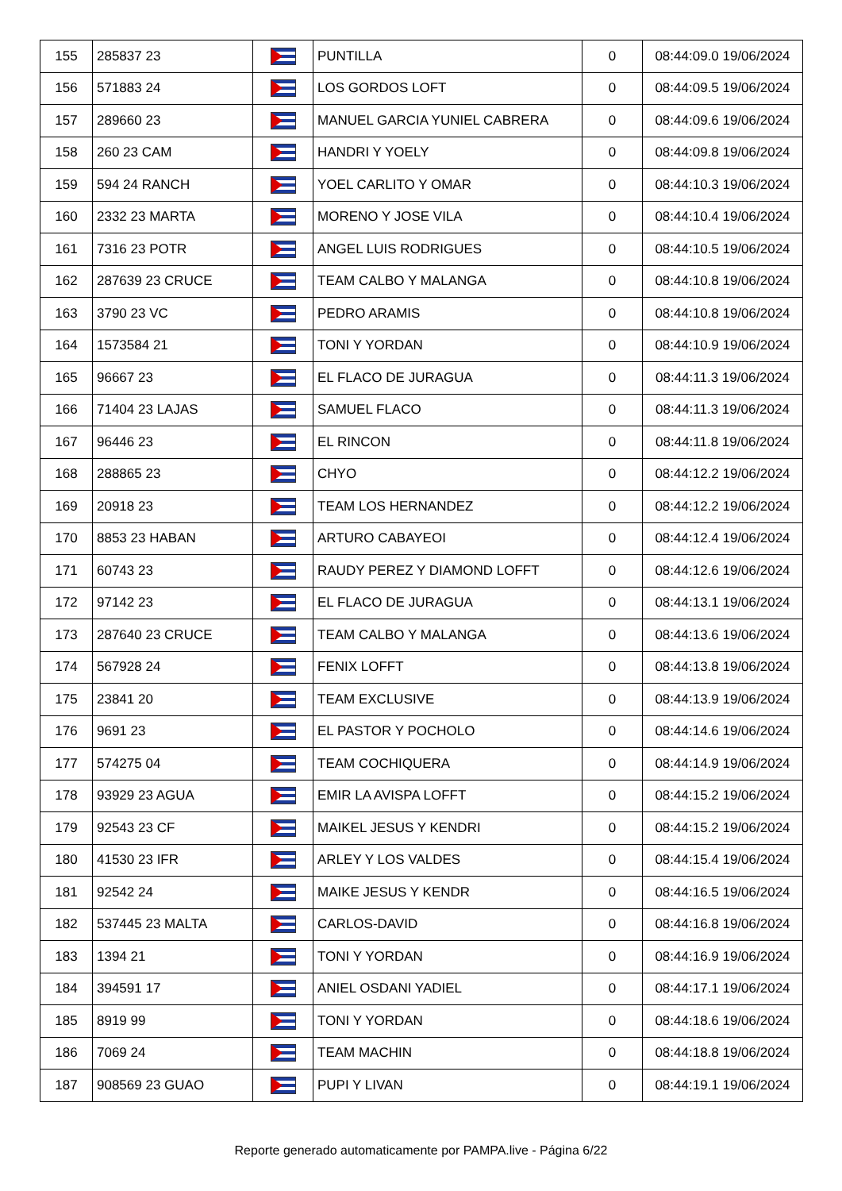| 155 | 285837 23 | | PUNTILLA | 0 | 08:44:09.0 19/06/2024 |
| 156 | 571883 24 | | LOS GORDOS LOFT | 0 | 08:44:09.5 19/06/2024 |
| 157 | 289660 23 | | MANUEL GARCIA YUNIEL CABRERA | 0 | 08:44:09.6 19/06/2024 |
| 158 | 260 23 CAM | | HANDRI Y YOELY | 0 | 08:44:09.8 19/06/2024 |
| 159 | 594 24 RANCH | | YOEL CARLITO Y OMAR | 0 | 08:44:10.3 19/06/2024 |
| 160 | 2332 23 MARTA | | MORENO Y JOSE VILA | 0 | 08:44:10.4 19/06/2024 |
| 161 | 7316 23 POTR | | ANGEL LUIS RODRIGUES | 0 | 08:44:10.5 19/06/2024 |
| 162 | 287639 23 CRUCE | | TEAM CALBO Y MALANGA | 0 | 08:44:10.8 19/06/2024 |
| 163 | 3790 23 VC | | PEDRO ARAMIS | 0 | 08:44:10.8 19/06/2024 |
| 164 | 1573584 21 | | TONI Y YORDAN | 0 | 08:44:10.9 19/06/2024 |
| 165 | 96667 23 | | EL FLACO DE JURAGUA | 0 | 08:44:11.3 19/06/2024 |
| 166 | 71404 23 LAJAS | | SAMUEL FLACO | 0 | 08:44:11.3 19/06/2024 |
| 167 | 96446 23 | | EL RINCON | 0 | 08:44:11.8 19/06/2024 |
| 168 | 288865 23 | | CHYO | 0 | 08:44:12.2 19/06/2024 |
| 169 | 20918 23 | | TEAM LOS HERNANDEZ | 0 | 08:44:12.2 19/06/2024 |
| 170 | 8853 23 HABAN | | ARTURO CABAYEOI | 0 | 08:44:12.4 19/06/2024 |
| 171 | 60743 23 | | RAUDY PEREZ Y DIAMOND LOFFT | 0 | 08:44:12.6 19/06/2024 |
| 172 | 97142 23 | | EL FLACO DE JURAGUA | 0 | 08:44:13.1 19/06/2024 |
| 173 | 287640 23 CRUCE | | TEAM CALBO Y MALANGA | 0 | 08:44:13.6 19/06/2024 |
| 174 | 567928 24 | | FENIX LOFFT | 0 | 08:44:13.8 19/06/2024 |
| 175 | 23841 20 | | TEAM EXCLUSIVE | 0 | 08:44:13.9 19/06/2024 |
| 176 | 9691 23 | | EL PASTOR Y POCHOLO | 0 | 08:44:14.6 19/06/2024 |
| 177 | 574275 04 | | TEAM COCHIQUERA | 0 | 08:44:14.9 19/06/2024 |
| 178 | 93929 23 AGUA | | EMIR LA AVISPA LOFFT | 0 | 08:44:15.2 19/06/2024 |
| 179 | 92543 23 CF | | MAIKEL JESUS Y KENDRI | 0 | 08:44:15.2 19/06/2024 |
| 180 | 41530 23 IFR | | ARLEY Y LOS VALDES | 0 | 08:44:15.4 19/06/2024 |
| 181 | 92542 24 | | MAIKE JESUS Y KENDR | 0 | 08:44:16.5 19/06/2024 |
| 182 | 537445 23 MALTA | | CARLOS-DAVID | 0 | 08:44:16.8 19/06/2024 |
| 183 | 1394 21 | | TONI Y YORDAN | 0 | 08:44:16.9 19/06/2024 |
| 184 | 394591 17 | | ANIEL OSDANI YADIEL | 0 | 08:44:17.1 19/06/2024 |
| 185 | 8919 99 | | TONI Y YORDAN | 0 | 08:44:18.6 19/06/2024 |
| 186 | 7069 24 | | TEAM MACHIN | 0 | 08:44:18.8 19/06/2024 |
| 187 | 908569 23 GUAO | | PUPI Y LIVAN | 0 | 08:44:19.1 19/06/2024 |
Reporte generado automaticamente por PAMPA.live - Página 6/22